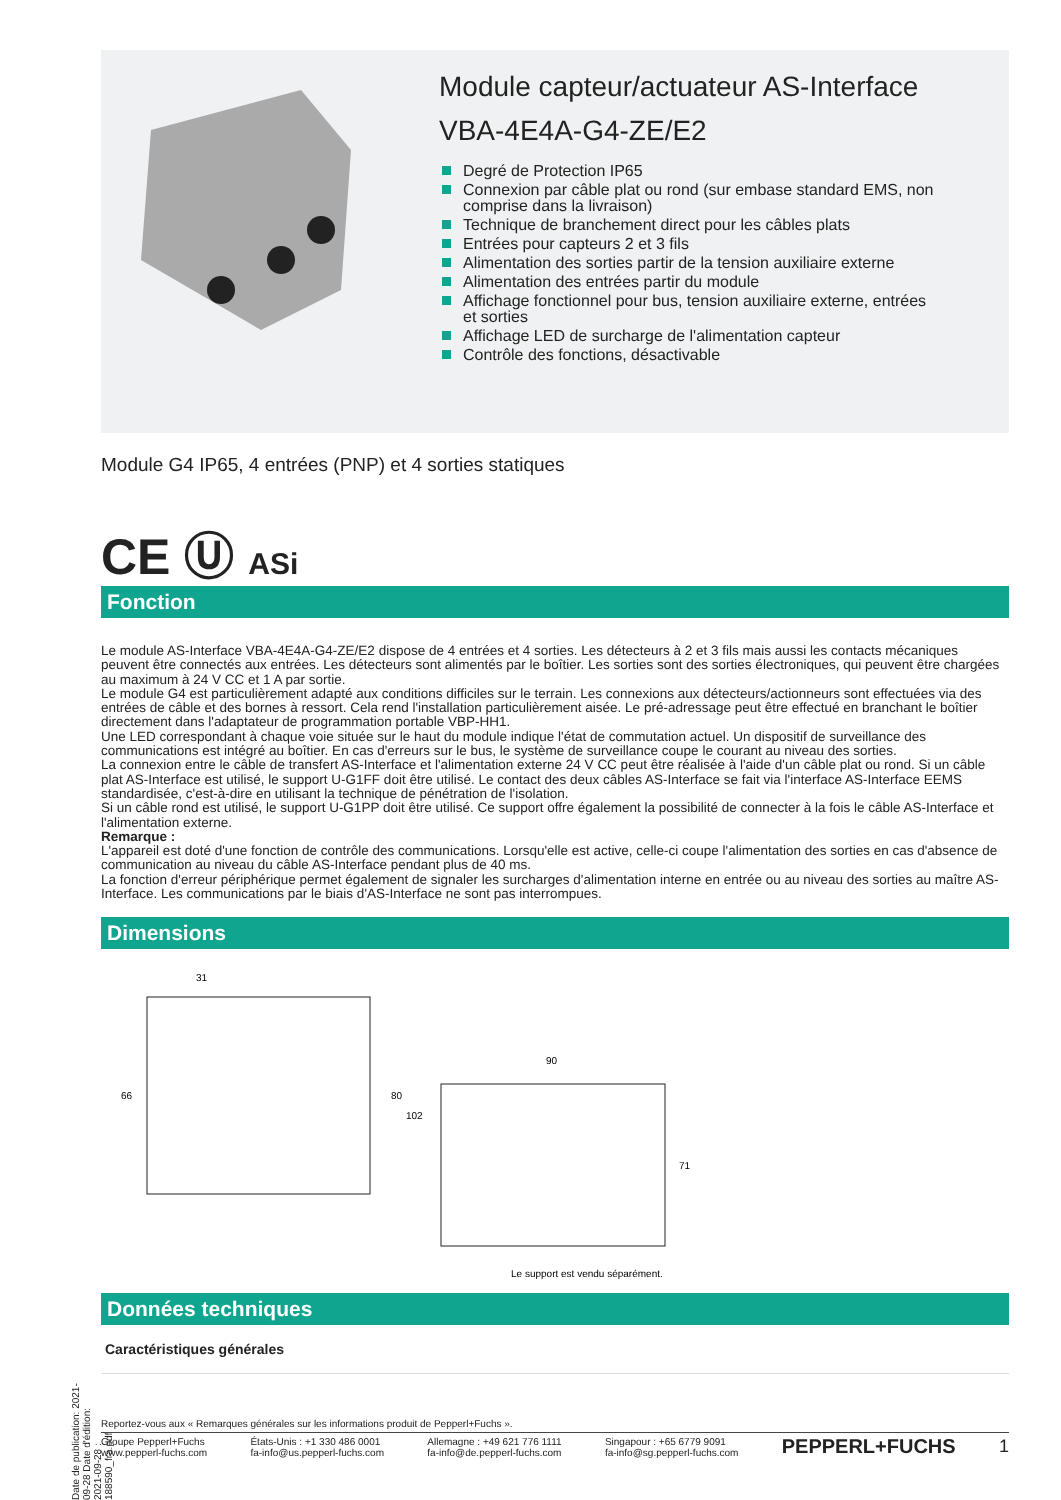Module capteur/actuateur AS-Interface
VBA-4E4A-G4-ZE/E2
Degré de Protection IP65
Connexion par câble plat ou rond (sur embase standard EMS, non comprise dans la livraison)
Technique de branchement direct pour les câbles plats
Entrées pour capteurs 2 et 3 fils
Alimentation des sorties partir de la tension auxiliaire externe
Alimentation des entrées partir du module
Affichage fonctionnel pour bus, tension auxiliaire externe, entrées et sorties
Affichage LED de surcharge de l'alimentation capteur
Contrôle des fonctions, désactivable
Module G4 IP65, 4 entrées (PNP) et 4 sorties statiques
CE Ⓤ ASi
Fonction
Le module AS-Interface VBA-4E4A-G4-ZE/E2 dispose de 4 entrées et 4 sorties. Les détecteurs à 2 et 3 fils mais aussi les contacts mécaniques peuvent être connectés aux entrées. Les détecteurs sont alimentés par le boîtier. Les sorties sont des sorties électroniques, qui peuvent être chargées au maximum à 24 V CC et 1 A par sortie.
Le module G4 est particulièrement adapté aux conditions difficiles sur le terrain. Les connexions aux détecteurs/actionneurs sont effectuées via des entrées de câble et des bornes à ressort. Cela rend l'installation particulièrement aisée. Le pré-adressage peut être effectué en branchant le boîtier directement dans l'adaptateur de programmation portable VBP-HH1.
Une LED correspondant à chaque voie située sur le haut du module indique l'état de commutation actuel. Un dispositif de surveillance des communications est intégré au boîtier. En cas d'erreurs sur le bus, le système de surveillance coupe le courant au niveau des sorties.
La connexion entre le câble de transfert AS-Interface et l'alimentation externe 24 V CC peut être réalisée à l'aide d'un câble plat ou rond. Si un câble plat AS-Interface est utilisé, le support U-G1FF doit être utilisé. Le contact des deux câbles AS-Interface se fait via l'interface AS-Interface EEMS standardisée, c'est-à-dire en utilisant la technique de pénétration de l'isolation.
Si un câble rond est utilisé, le support U-G1PP doit être utilisé. Ce support offre également la possibilité de connecter à la fois le câble AS-Interface et l'alimentation externe.
Remarque :
L'appareil est doté d'une fonction de contrôle des communications. Lorsqu'elle est active, celle-ci coupe l'alimentation des sorties en cas d'absence de communication au niveau du câble AS-Interface pendant plus de 40 ms.
La fonction d'erreur périphérique permet également de signaler les surcharges d'alimentation interne en entrée ou au niveau des sorties au maître AS-Interface. Les communications par le biais d'AS-Interface ne sont pas interrompues.
Dimensions
31
66
80
102
90
71
Le support est vendu séparément.
Données techniques
Caractéristiques générales
Date de publication: 2021-09-28 Date d'édition: 2021-09-28 : 188590_fra.pdf
Reportez-vous aux « Remarques générales sur les informations produit de Pepperl+Fuchs ».
Groupe Pepperl+Fuchs
www.pepperl-fuchs.com
États-Unis : +1 330 486 0001
fa-info@us.pepperl-fuchs.com
Allemagne : +49 621 776 1111
fa-info@de.pepperl-fuchs.com
Singapour : +65 6779 9091
fa-info@sg.pepperl-fuchs.com
PEPPERL+FUCHS 1